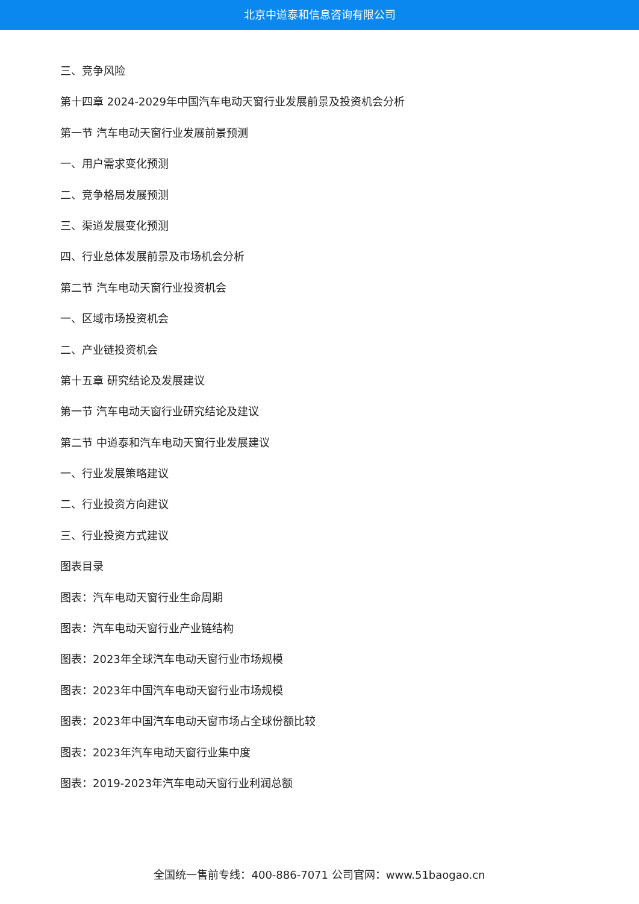北京中道泰和信息咨询有限公司
三、竞争风险
第十四章 2024-2029年中国汽车电动天窗行业发展前景及投资机会分析
第一节 汽车电动天窗行业发展前景预测
一、用户需求变化预测
二、竞争格局发展预测
三、渠道发展变化预测
四、行业总体发展前景及市场机会分析
第二节 汽车电动天窗行业投资机会
一、区域市场投资机会
二、产业链投资机会
第十五章 研究结论及发展建议
第一节 汽车电动天窗行业研究结论及建议
第二节 中道泰和汽车电动天窗行业发展建议
一、行业发展策略建议
二、行业投资方向建议
三、行业投资方式建议
图表目录
图表：汽车电动天窗行业生命周期
图表：汽车电动天窗行业产业链结构
图表：2023年全球汽车电动天窗行业市场规模
图表：2023年中国汽车电动天窗行业市场规模
图表：2023年中国汽车电动天窗市场占全球份额比较
图表：2023年汽车电动天窗行业集中度
图表：2019-2023年汽车电动天窗行业利润总额
全国统一售前专线：400-886-7071 公司官网：www.51baogao.cn